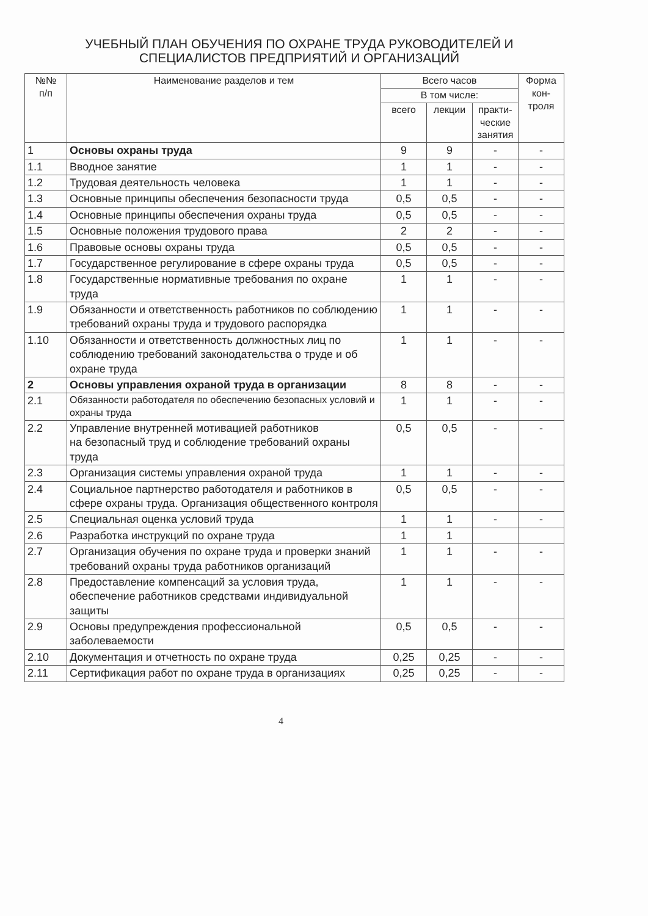УЧЕБНЫЙ ПЛАН ОБУЧЕНИЯ ПО ОХРАНЕ ТРУДА РУКОВОДИТЕЛЕЙ И
СПЕЦИАЛИСТОВ ПРЕДПРИЯТИЙ И ОРГАНИЗАЦИЙ
| №№ п/п | Наименование разделов и тем | Всего часов | | | Форма кон-троля |
| --- | --- | --- | --- | --- | --- |
| | | В том числе: | | | |
| | | всего | лекции | практи-ческие занятия | |
| 1 | Основы охраны труда | 9 | 9 | - | - |
| 1.1 | Вводное занятие | 1 | 1 | - | - |
| 1.2 | Трудовая деятельность человека | 1 | 1 | - | - |
| 1.3 | Основные принципы обеспечения безопасности труда | 0,5 | 0,5 | - | - |
| 1.4 | Основные принципы обеспечения охраны труда | 0,5 | 0,5 | - | - |
| 1.5 | Основные положения трудового права | 2 | 2 | - | - |
| 1.6 | Правовые основы охраны труда | 0,5 | 0,5 | - | - |
| 1.7 | Государственное регулирование в сфере охраны труда | 0,5 | 0,5 | - | - |
| 1.8 | Государственные нормативные требования по охране труда | 1 | 1 | - | - |
| 1.9 | Обязанности и ответственность работников по соблюдению требований охраны труда и трудового распорядка | 1 | 1 | - | - |
| 1.10 | Обязанности и ответственность должностных лиц по соблюдению требований законодательства о труде и об охране труда | 1 | 1 | - | - |
| 2 | Основы управления охраной труда в организации | 8 | 8 | - | - |
| 2.1 | Обязанности работодателя по обеспечению безопасных условий и охраны труда | 1 | 1 | - | - |
| 2.2 | Управление внутренней мотивацией работников на безопасный труд и соблюдение требований охраны труда | 0,5 | 0,5 | - | - |
| 2.3 | Организация системы управления охраной труда | 1 | 1 | - | - |
| 2.4 | Социальное партнерство работодателя и работников в сфере охраны труда. Организация общественного контроля | 0,5 | 0,5 | - | - |
| 2.5 | Специальная оценка условий труда | 1 | 1 | - | - |
| 2.6 | Разработка инструкций по охране труда | 1 | 1 | | |
| 2.7 | Организация обучения по охране труда и проверки знаний требований охраны труда работников организаций | 1 | 1 | - | - |
| 2.8 | Предоставление компенсаций за условия труда, обеспечение работников средствами индивидуальной защиты | 1 | 1 | - | - |
| 2.9 | Основы предупреждения профессиональной заболеваемости | 0,5 | 0,5 | - | - |
| 2.10 | Документация и отчетность по охране труда | 0,25 | 0,25 | - | - |
| 2.11 | Сертификация работ по охране труда в организациях | 0,25 | 0,25 | - | - |
4